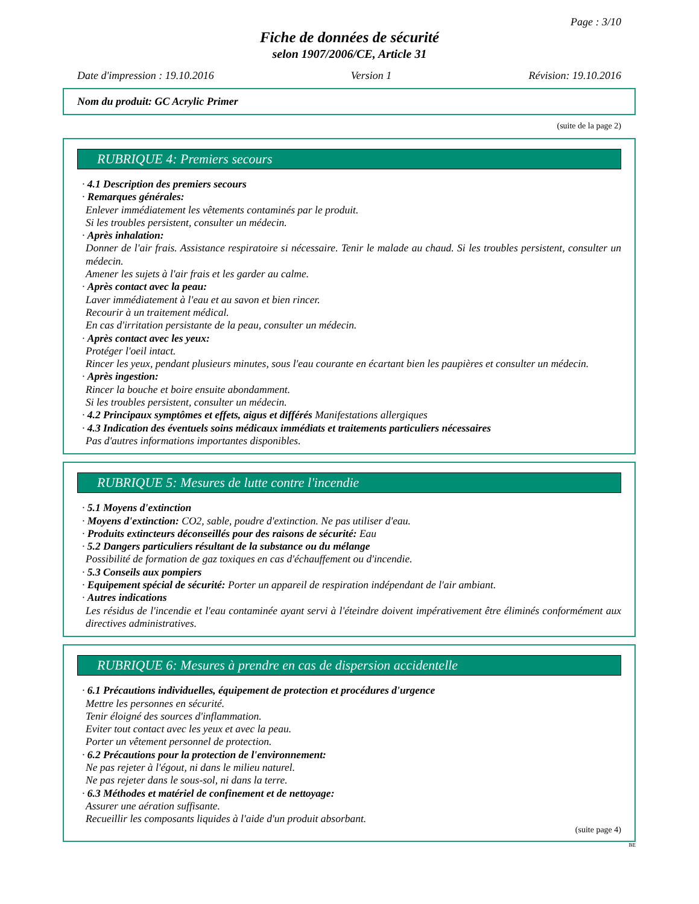Page : 3/10
Fiche de données de sécurité
selon 1907/2006/CE, Article 31
Date d'impression : 19.10.2016 Version 1 Révision: 19.10.2016
Nom du produit: GC Acrylic Primer
(suite de la page 2)
RUBRIQUE 4: Premiers secours
· 4.1 Description des premiers secours
· Remarques générales:
Enlever immédiatement les vêtements contaminés par le produit.
Si les troubles persistent, consulter un médecin.
· Après inhalation:
Donner de l'air frais. Assistance respiratoire si nécessaire. Tenir le malade au chaud. Si les troubles persistent, consulter un médecin.
Amener les sujets à l'air frais et les garder au calme.
· Après contact avec la peau:
Laver immédiatement à l'eau et au savon et bien rincer.
Recourir à un traitement médical.
En cas d'irritation persistante de la peau, consulter un médecin.
· Après contact avec les yeux:
Protéger l'oeil intact.
Rincer les yeux, pendant plusieurs minutes, sous l'eau courante en écartant bien les paupières et consulter un médecin.
· Après ingestion:
Rincer la bouche et boire ensuite abondamment.
Si les troubles persistent, consulter un médecin.
· 4.2 Principaux symptômes et effets, aigus et différés Manifestations allergiques
· 4.3 Indication des éventuels soins médicaux immédiats et traitements particuliers nécessaires
Pas d'autres informations importantes disponibles.
RUBRIQUE 5: Mesures de lutte contre l'incendie
· 5.1 Moyens d'extinction
· Moyens d'extinction: CO2, sable, poudre d'extinction. Ne pas utiliser d'eau.
· Produits extincteurs déconseillés pour des raisons de sécurité: Eau
· 5.2 Dangers particuliers résultant de la substance ou du mélange
Possibilité de formation de gaz toxiques en cas d'échauffement ou d'incendie.
· 5.3 Conseils aux pompiers
· Equipement spécial de sécurité: Porter un appareil de respiration indépendant de l'air ambiant.
· Autres indications
Les résidus de l'incendie et l'eau contaminée ayant servi à l'éteindre doivent impérativement être éliminés conformément aux directives administratives.
RUBRIQUE 6: Mesures à prendre en cas de dispersion accidentelle
· 6.1 Précautions individuelles, équipement de protection et procédures d'urgence
Mettre les personnes en sécurité.
Tenir éloigné des sources d'inflammation.
Eviter tout contact avec les yeux et avec la peau.
Porter un vêtement personnel de protection.
· 6.2 Précautions pour la protection de l'environnement:
Ne pas rejeter à l'égout, ni dans le milieu naturel.
Ne pas rejeter dans le sous-sol, ni dans la terre.
· 6.3 Méthodes et matériel de confinement et de nettoyage:
Assurer une aération suffisante.
Recueillir les composants liquides à l'aide d'un produit absorbant.
(suite page 4)
BE